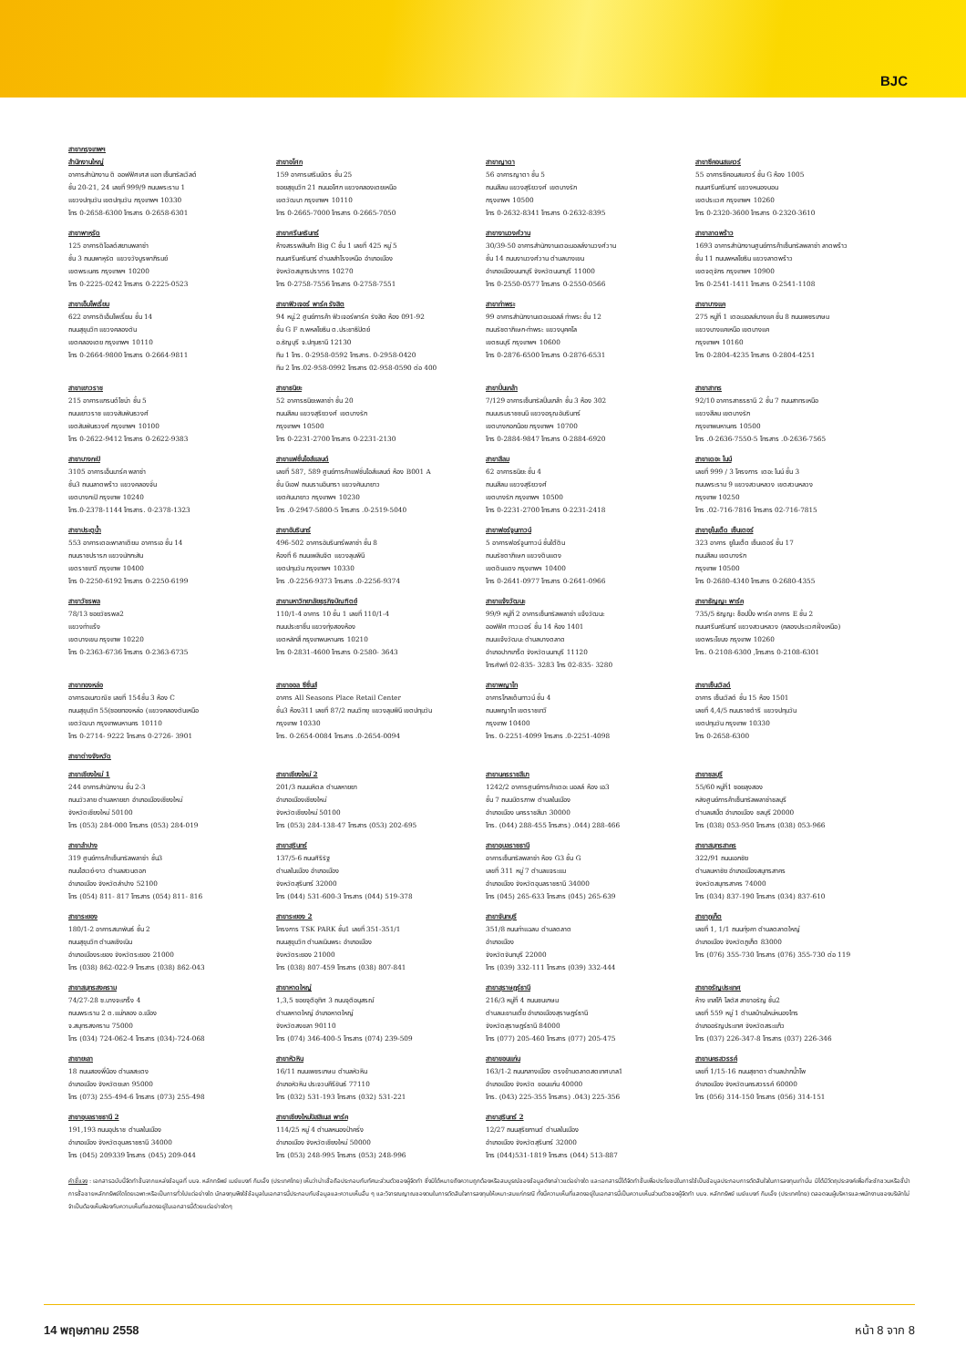BJC
สาขากรุงเทพฯ
สำนักงานใหญ่
อาคารสำนักงาน ดิ ออฟฟิศเศส แอท เซ็นทรัลเวิลด์
ชั้น 20-21, 24 เลขที่ 999/9 ถนนพระราม 1
แขวงปทุมวัน เขตปทุมวัน กรุงเทพฯ 10330
โทร 0-2658-6300 โทรสาร 0-2658-6301
สาขาอโศก
159 อาคารเสริมมิตร ชั้น 25
ซอยสุขุมวิท 21 ถนนอโศก แขวงคลองเตยเหนือ
เขตวัฒนา กรุงเทพฯ 10110
โทร 0-2665-7000 โทรสาร 0-2665-7050
สาขาญาดา
56 อาคารญาดา ชั้น 5
ถนนสีลม แขวงสุริยวงศ์ เขตบางรัก
กรุงเทพฯ 10500
โทร 0-2632-8341 โทรสาร 0-2632-8395
สาขาซีคอนสแควร์
55 อาคารซีคอนสแควร์ ชั้น G ห้อง 1005
ถนนศรีนครินทร์ แขวงหนองบอน
เขตประเวศ กรุงเทพฯ 10260
โทร 0-2320-3600 โทรสาร 0-2320-3610
สาขาพาหุรัด
125 อาคารดิโอลด์สยามพลาซ่า
ชั้น 3 ถนนพาหุรัด แขวงวังบูรพาภิรมย์
เขตพระนคร กรุงเทพฯ 10200
โทร 0-2225-0242 โทรสาร 0-2225-0523
สาขาศรีนครินทร์
ห้างสรรพสินค้า Big C ชั้น 1 เลขที่ 425 หมู่ 5
ถนนศรีนครินทร์ ตำบลสำโรงเหนือ อำเภอเมือง
จังหวัดสมุทรปราการ 10270
โทร 0-2758-7556 โทรสาร 0-2758-7551
สาขางามวงศ์วาน
30/39-50 อาคารสำนักงานเดอะมอลล์งามวงศ์วาน
ชั้น 14 ถนนงามวงศ์วาน ตำบลบางเขน
อำเภอเมืองนนทบุรี จังหวัดนนทบุรี 11000
โทร 0-2550-0577 โทรสาร 0-2550-0566
สาขาลาดพร้าว
1693 อาคารสำนักงานศูนย์การค้าเซ็นทรัลพลาซ่า ลาดพร้าว
ชั้น 11 ถนนพหลโยธิน แขวงลาดพร้าว
เขตจตุจักร กรุงเทพฯ 10900
โทร 0-2541-1411 โทรสาร 0-2541-1108
สาขาเอ็มโพเรี่ยม
622 อาคารดิเอ็มโพเรี่ยม ชั้น 14
ถนนสุขุมวิท แขวงคลองตัน
เขตคลองเตย กรุงเทพฯ 10110
โทร 0-2664-9800 โทรสาร 0-2664-9811
สาขาฟิวเจอร์ พาร์ค รังสิต
94 หมู่.2 ศูนย์การค้า ฟิวเจอร์พาร์ค รังสิต ห้อง 091-92
ชั้น G F ถ.พหลโยธิน ต.ประชาธิปัตย์
อ.ธัญบุรี จ.ปทุมธานี 12130
ทีม 1 โทร. 0-2958-0592 โทรสาร. 0-2958-0420
ทีม 2 โทร.02-958-0992 โทรสาร 02-958-0590 ต่อ 400
สาขาท่าพระ
99 อาคารสำนักงานเดอะมอลล์ ท่าพระ ชั้น 12
ถนนรัชดาภิเษก-ท่าพระ แขวงบุคคโล
เขตธนบุรี กรุงเทพฯ 10600
โทร 0-2876-6500 โทรสาร 0-2876-6531
สาขาบางแค
275 หมู่ที่ 1 เดอะมอลล์บางแค ชั้น 8 ถนนเพชรเกษม
แขวงบางแคเหนือ เขตบางแค
กรุงเทพฯ 10160
โทร 0-2804-4235 โทรสาร 0-2804-4251
สาขาเยาวราช
215 อาคารแกรนด์ไชน่า ชั้น 5
ถนนเยาวราช แขวงสัมพันธวงศ์
เขตสัมพันธวงศ์ กรุงเทพฯ 10100
โทร 0-2622-9412 โทรสาร 0-2622-9383
สาขาธนิยะ
52 อาคารธนิยะพลาซ่า ชั้น 20
ถนนสีลม แขวงสุริยวงศ์ เขตบางรัก
กรุงเทพฯ 10500
โทร 0-2231-2700 โทรสาร 0-2231-2130
สาขาปิ่นเกล้า
7/129 อาคารเซ็นทรัลปิ่นเกล้า ชั้น 3 ห้อง 302
ถนนบรมราชชนนี แขวงอรุณอัมรินทร์
เขตบางกอกน้อย กรุงเทพฯ 10700
โทร 0-2884-9847 โทรสาร 0-2884-6920
สาขาสาทร
92/10 อาคารสาธรธานี 2 ชั้น 7 ถนนสาทรเหนือ
แขวงสีลม เขตบางรัก
กรุงเทพมหานคร 10500
โทร .0-2636-7550-5 โทรสาร .0-2636-7565
สาขาบางกะปิ
3105 อาคารเอ็นมาร์ค พลาซ่า
ชั้น3 ถนนลาดพร้าว แขวงคลองจั่น
เขตบางกะปิ กรุงเทพ 10240
โทร.0-2378-1144 โทรสาร. 0-2378-1323
สาขาแฟชั่นไอส์แลนด์
เลขที่ 587, 589 ศูนย์การค้าแฟชั่นไอส์แลนด์ ห้อง B001 A
ชั้น บีเอฟ ถนนรามอินทรา แขวงคันนายาว
เขตคันนายาว กรุงเทพฯ 10230
โทร .0-2947-5800-5 โทรสาร .0-2519-5040
สาขาสีลม
62 อาคารธนิยะ ชั้น 4
ถนนสีลม แขวงสุริยวงศ์
เขตบางรัก กรุงเทพฯ 10500
โทร 0-2231-2700 โทรสาร 0-2231-2418
สาขาเดอะ ไนน์
เลขที่ 999 / 3 โครงการ เดอะ ไนน์ ชั้น 3
ถนนพระราม 9 แขวงสวนหลวง เขตสวนหลวง
กรุงเทพ 10250
โทร .02-716-7816 โทรสาร 02-716-7815
สาขาประตูน้ำ
553 อาคารเดอะพาลาเดียม อาคารเอ ชั้น 14
ถนนราชปรารภ แขวงมักกะสัน
เขตราชเทวี กรุงเทพ 10400
โทร 0-2250-6192 โทรสาร 0-2250-6199
สาขาอัมรินทร์
496-502 อาคารอัมรินทร์พลาซ่า ชั้น 8
ห้องที่ 6 ถนนเพลินจิต แขวงลุมพินี
เขตปทุมวัน กรุงเทพฯ 10330
โทร .0-2256-9373 โทรสาร .0-2256-9374
สาขาฟอร์จูนทาวน์
5 อาคารฟอร์จูนทาวน์ ชั้นใต้ดิน
ถนนรัชดาภิเษก แขวงดินแดง
เขตดินแดง กรุงเทพฯ 10400
โทร 0-2641-0977 โทรสาร 0-2641-0966
สาขายูไนเต็ด เซ็นเตอร์
323 อาคาร ยูไนเต็ด เซ็นเตอร์ ชั้น 17
ถนนสีลม เขตบางรัก
กรุงเทพ 10500
โทร 0-2680-4340 โทรสาร 0-2680-4355
สาขาวัชรพล
78/13 ซอยวัชรพล2
แขวงท่าแร้ง
เขตบางเขน กรุงเทพ 10220
โทร 0-2363-6736 โทรสาร 0-2363-6735
สาขามหาวิทยาลัยธุรกิจบัณฑิตย์
110/1-4 อาคาร 10 ชั้น 1 เลขที่ 110/1-4
ถนนประชาชื่น แขวงทุ่งสองห้อง
เขตหลักสี่ กรุงเทพมหานคร 10210
โทร 0-2831-4600 โทรสาร 0-2580- 3643
สาขาแจ้งวัฒนะ
99/9 หมู่ที่ 2 อาคารเซ็นทรัลพลาซ่า แจ้งวัฒนะ
ออฟฟิศ ทาวเวอร์ ชั้น 14 ห้อง 1401
ถนนแจ้งวัฒนะ ตำบลบางตลาด
อำเภอปากเกร็ด จังหวัดนนทบุรี 11120
โทรศัพท์ 02-835- 3283 โทร 02-835- 3280
สาขาธัญญะ พาร์ค
735/5 ธัญญะ ช็อปปิ้ง พาร์ค อาคาร E ชั้น 2
ถนนศรีนครินทร์ แขวงสวนหลวง (คลองประเวศฝั่งเหนือ)
เขตพระโขนง กรุงเทพ 10260
โทร. 0-2108-6300 ,โทรสาร 0-2108-6301
สาขาทองหล่อ
อาคารอเนกวณิช เลขที่ 154ชั้น 3 ห้อง C
ถนนสุขุมวิท 55(ซอยทองหล่อ (แขวงคลองตันเหนือ
เขตวัฒนา กรุงเทพมหานคร 10110
โทร 0-2714- 9222 โทรสาร 0-2726- 3901
สาขาออล ซีซั่นส์
อาคาร All Seasons Place Retail Center
ชั้น3 ห้อง311 เลขที่ 87/2 ถนนวิทยุ แขวงลุมพินี เขตปทุมวัน
กรุงเทพ 10330
โทร. 0-2654-0084 โทรสาร .0-2654-0094
สาขาพญาไท
อาคารโกลเด้นทาวน์ ชั้น 4
ถนนพญาไท เขตราชเทวี
กรุงเทพ 10400
โทร. 0-2251-4099 โทรสาร .0-2251-4098
สาขาเซ็นเวิลด์
อาคาร เซ็นเวิลด์ ชั้น 15 ห้อง 1501
เลขที่ 4,4/5 ถนนราชดำริ แขวงปทุมวัน
เขตปทุมวัน กรุงเทพ 10330
โทร 0-2658-6300
สาขาต่างจังหวัด
สาขาเชียงใหม่ 1
244 อาคารสำนักงาน ชั้น 2-3
ถนนวัวลาย ตำบลหายยา อำเภอเมืองเชียงใหม่
จังหวัดเชียงใหม่ 50100
โทร (053) 284-000 โทรสาร (053) 284-019
สาขาเชียงใหม่ 2
201/3 ถนนมหิดล ตำบลหายยา
อำเภอเมืองเชียงใหม่
จังหวัดเชียงใหม่ 50100
โทร (053) 284-138-47 โทรสาร (053) 202-695
สาขานครราชสีมา
1242/2 อาคารศูนย์การค้าเดอะ มอลล์ ห้อง เอ3
ชั้น 7 ถนนมิตรภาพ ตำบลในเมือง
อำเภอเมือง นครราชสีมา 30000
โทร. (044) 288-455 โทรสาร) .044) 288-466
สาขาชลบุรี
55/60 หมู่ที่1 ซอยลุงสอง
หลังศูนย์การค้าเซ็นทรัลพลาซ่าชลบุรี
ตำบลเสม็ด อำเภอเมือง ชลบุรี 20000
โทร (038) 053-950 โทรสาร (038) 053-966
สาขาลำปาง
319 ศูนย์การค้าเซ็นทรัลพลาซ่า ชั้น3
ถนนไฮเวย์-งาว ตำบลสวนดอก
อำเภอเมือง จังหวัดลำปาง 52100
โทร (054) 811- 817 โทรสาร (054) 811- 816
สาขาสุรินทร์
137/5-6 ถนนศิริรัฐ
ตำบลในเมือง อำเภอเมือง
จังหวัดสุรินทร์ 32000
โทร (044) 531-600-3 โทรสาร (044) 519-378
สาขาอุบลราชธานี
อาคารเซ็นทรัลพลาซ่า ห้อง G3 ชั้น G
เลขที่ 311 หมู่ 7 ตำบลแจระแม
อำเภอเมือง จังหวัดอุบลราชธานี 34000
โทร (045) 265-633 โทรสาร (045) 265-639
สาขาสมุทรสาคร
322/91 ถนนเอกชัย
ตำบลมหาชัย อำเภอเมืองสมุทรสาคร
จังหวัดสมุทรสาคร 74000
โทร (034) 837-190 โทรสาร (034) 837-610
สาขาระยอง
180/1-2 อาคารสมาพันธ์ ชั้น 2
ถนนสุขุมวิท ตำบลเชิงเนิน
อำเภอเมืองระยอง จังหวัดระยอง 21000
โทร (038) 862-022-9 โทรสาร (038) 862-043
สาขาระยอง 2
โครงการ TSK PARK ชั้น1 เลขที่ 351-351/1
ถนนสุขุมวิท ตำบลเนินพระ อำเภอเมือง
จังหวัดระยอง 21000
โทร (038) 807-459 โทรสาร (038) 807-841
สาขาจันทบุรี
351/8 ถนนท่าแฉลบ ตำบลตลาด
อำเภอเมือง
จังหวัดจันทบุรี 22000
โทร (039) 332-111 โทรสาร (039) 332-444
สาขาภูเก็ต
เลขที่ 1, 1/1 ถนนทุ่งคา ตำบลตลาดใหญ่
อำเภอเมือง จังหวัดภูเก็ต 83000
โทร (076) 355-730 โทรสาร (076) 355-730 ต่อ 119
สาขาสมุทรสงคราม
74/27-28 ซ.บางจะเกร็ง 4
ถนนพระราม 2 ต.แม่กลอง อ.เมือง
จ.สมุทรสงคราม 75000
โทร (034) 724-062-4 โทรสาร (034)-724-068
สาขาหาดใหญ่
1,3,5 ซอยจุติอุทิศ 3 ถนนจุติอนุสรณ์
ตำบลหาดใหญ่ อำเภอหาดใหญ่
จังหวัดสงขลา 90110
โทร (074) 346-400-5 โทรสาร (074) 239-509
สาขาสุราษฎร์ธานี
216/3 หมู่ที่ 4 ถนนชนเกษม
ตำบลมะขามเตี้ย อำเภอเมืองสุราษฎร์ธานี
จังหวัดสุราษฎร์ธานี 84000
โทร (077) 205-460 โทรสาร (077) 205-475
สาขาอรัญประเทศ
ห้าง เทสโก้ โลตัส สาขาอรัญ ชั้น2
เลขที่ 559 หมู่ 1 ตำบลบ้านใหม่หนองไทร
อำเภออรัญประเทศ จังหวัดสระแก้ว
โทร (037) 226-347-8 โทรสาร (037) 226-346
สาขายะลา
18 ถนนสองพี่น้อง ตำบลสะเตง
อำเภอเมือง จังหวัดยะลา 95000
โทร (073) 255-494-6 โทรสาร (073) 255-498
สาขาหัวหิน
16/11 ถนนเพชรเกษม ตำบลหัวหิน
อำเภอหัวหิน ประจวบคีรีขันธ์ 77110
โทร (032) 531-193 โทรสาร (032) 531-221
สาขาขอนแก่น
163/1-2 ถนนกลางเมือง ตรงข้ามตลาดสดเทศบาล1
อำเภอเมือง จังหวัด ขอนแก่น 40000
โทร. (043) 225-355 โทรสาร) .043) 225-356
สาขานครสวรรค์
เลขที่ 1/15-16 ถนนสุชาดา ตำบลปากน้ำโพ
อำเภอเมือง จังหวัดนครสวรรค์ 60000
โทร (056) 314-150 โทรสาร (056) 314-151
สาขาอุบลราชธานี 2
191,193 ถนนอุปราช ตำบลในเมือง
อำเภอเมือง จังหวัดอุบลราชธานี 34000
โทร (045) 209339 โทรสาร (045) 209-044
สาขาเชียงใหม่บิสสิเนส พาร์ค
114/25 หมู่ 4 ตำบลหนองป่าครั่ง
อำเภอเมือง จังหวัดเชียงใหม่ 50000
โทร (053) 248-995 โทรสาร (053) 248-996
สาขาสุรินทร์ 2
12/27 ถนนสุริยกานต์ ตำบลในเมือง
อำเภอเมือง จังหวัดสุรินทร์ 32000
โทร (044)531-1819 โทรสาร (044) 513-887
คำชี้แจง : เอกสารฉบับนี้จัดทำขึ้นจากแหล่งข้อมูลที่ บมจ. หลักทรัพย์ เมย์แบงก์ กิมเอ็ง (ประเทศไทย) เห็นว่าน่าเชื่อถือประกอบกับทัศนะส่วนตัวของผู้จัดทำ ซึ่งมิได้หมายถึงความถูกต้องหรือสมบูรณ์ของข้อมูลดังกล่าวแต่อย่างใด และเอกสารนี้ได้จัดทำขึ้นเพื่อประโยชน์ในการใช้เป็นข้อมูลประกอบการตัดสินใจในการลงทุนเท่านั้น มิได้มีวัตถุประสงค์เพื่อที่จะชักชวนหรือชี้นำการซื้อขายหลักทรัพย์ใดโดยเฉพาะหรือเป็นการทั่วไปแต่อย่างใด นักลงทุนพึงใช้ข้อมูลในเอกสารนี้ประกอบกับข้อมูลและความเห็นอื่น ๆ และวิจารณญาณของตนในการตัดสินใจการลงทุนให้เหมาะสมแก่กรณี ทั้งนี้ความเห็นที่แสดงอยู่ในเอกสารนี้เป็นความเห็นส่วนตัวของผู้จัดทำ บมจ. หลักทรัพย์ เมย์แบงก์ กิมเอ็ง (ประเทศไทย) ตลอดจนผู้บริหารและพนักงานของบริษัทไม่จำเป็นต้องเห็นพ้องกับความเห็นที่แสดงอยู่ในเอกสารนี้ด้วยแต่อย่างใดๆ
14 พฤษภาคม 2558 หน้า 8 จาก 8